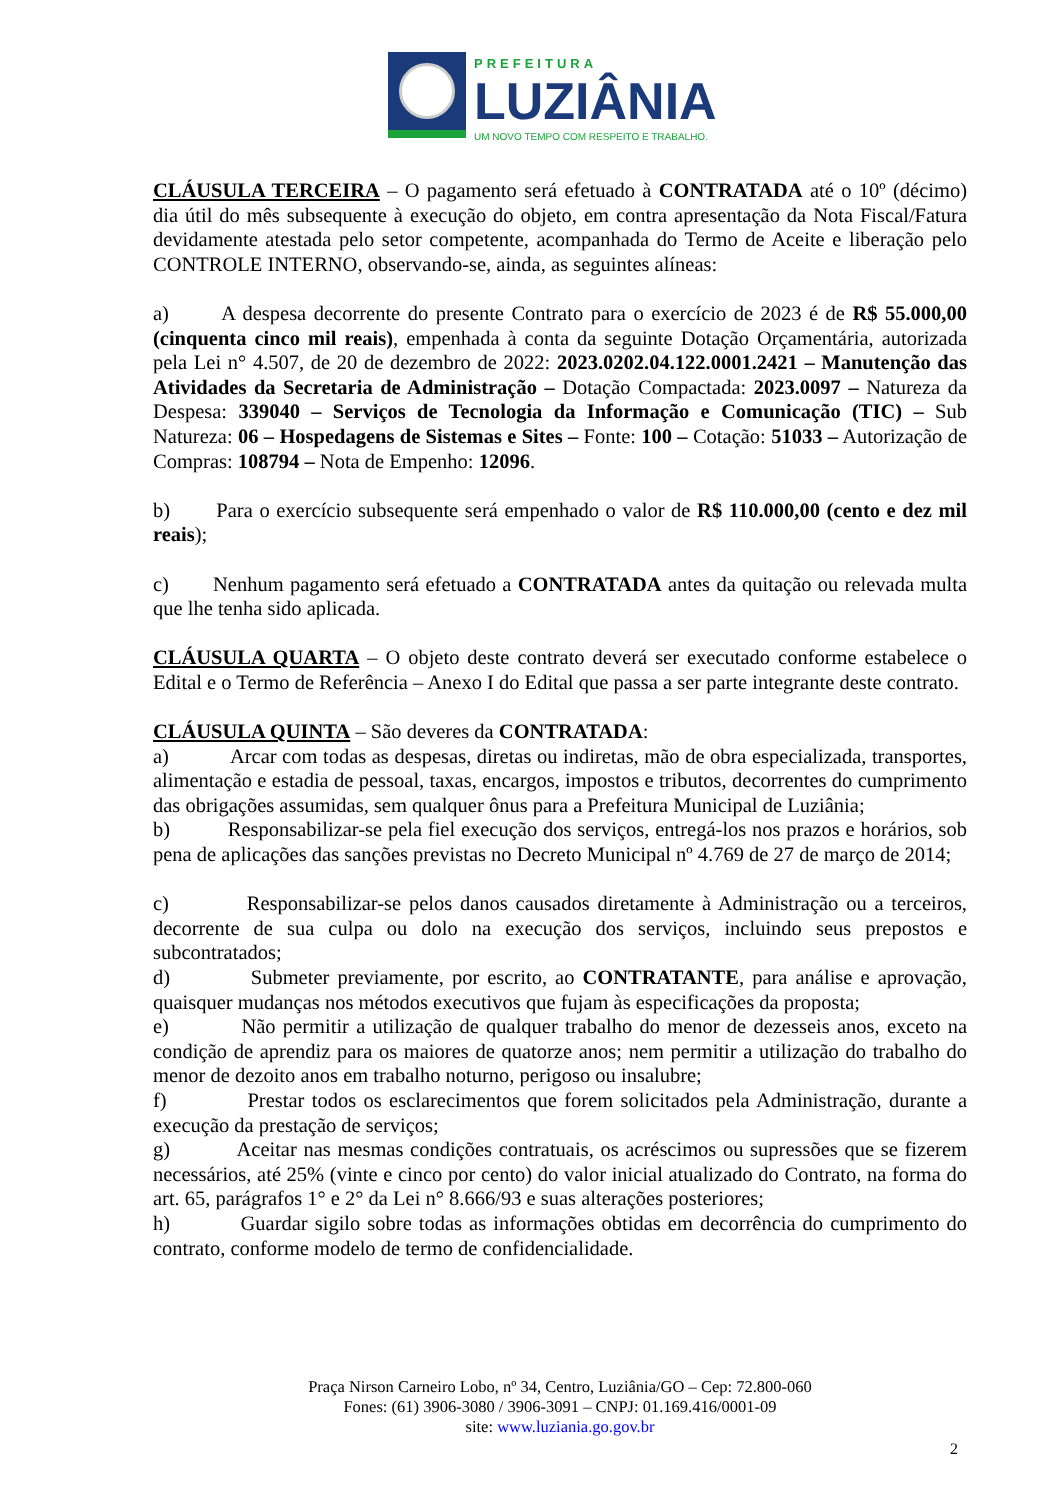PREFEITURA
LUZIÂNIA
UM NOVO TEMPO COM RESPEITO E TRABALHO.
CLÁUSULA TERCEIRA – O pagamento será efetuado à CONTRATADA até o 10º (décimo) dia útil do mês subsequente à execução do objeto, em contra apresentação da Nota Fiscal/Fatura devidamente atestada pelo setor competente, acompanhada do Termo de Aceite e liberação pelo CONTROLE INTERNO, observando-se, ainda, as seguintes alíneas:
a) A despesa decorrente do presente Contrato para o exercício de 2023 é de R$ 55.000,00 (cinquenta cinco mil reais), empenhada à conta da seguinte Dotação Orçamentária, autorizada pela Lei n° 4.507, de 20 de dezembro de 2022: 2023.0202.04.122.0001.2421 – Manutenção das Atividades da Secretaria de Administração – Dotação Compactada: 2023.0097 – Natureza da Despesa: 339040 – Serviços de Tecnologia da Informação e Comunicação (TIC) – Sub Natureza: 06 – Hospedagens de Sistemas e Sites – Fonte: 100 – Cotação: 51033 – Autorização de Compras: 108794 – Nota de Empenho: 12096.
b) Para o exercício subsequente será empenhado o valor de R$ 110.000,00 (cento e dez mil reais);
c) Nenhum pagamento será efetuado a CONTRATADA antes da quitação ou relevada multa que lhe tenha sido aplicada.
CLÁUSULA QUARTA – O objeto deste contrato deverá ser executado conforme estabelece o Edital e o Termo de Referência – Anexo I do Edital que passa a ser parte integrante deste contrato.
CLÁUSULA QUINTA – São deveres da CONTRATADA:
a) Arcar com todas as despesas, diretas ou indiretas, mão de obra especializada, transportes, alimentação e estadia de pessoal, taxas, encargos, impostos e tributos, decorrentes do cumprimento das obrigações assumidas, sem qualquer ônus para a Prefeitura Municipal de Luziânia;
b) Responsabilizar-se pela fiel execução dos serviços, entregá-los nos prazos e horários, sob pena de aplicações das sanções previstas no Decreto Municipal nº 4.769 de 27 de março de 2014;
c) Responsabilizar-se pelos danos causados diretamente à Administração ou a terceiros, decorrente de sua culpa ou dolo na execução dos serviços, incluindo seus prepostos e subcontratados;
d) Submeter previamente, por escrito, ao CONTRATANTE, para análise e aprovação, quaisquer mudanças nos métodos executivos que fujam às especificações da proposta;
e) Não permitir a utilização de qualquer trabalho do menor de dezesseis anos, exceto na condição de aprendiz para os maiores de quatorze anos; nem permitir a utilização do trabalho do menor de dezoito anos em trabalho noturno, perigoso ou insalubre;
f) Prestar todos os esclarecimentos que forem solicitados pela Administração, durante a execução da prestação de serviços;
g) Aceitar nas mesmas condições contratuais, os acréscimos ou supressões que se fizerem necessários, até 25% (vinte e cinco por cento) do valor inicial atualizado do Contrato, na forma do art. 65, parágrafos 1° e 2° da Lei n° 8.666/93 e suas alterações posteriores;
h) Guardar sigilo sobre todas as informações obtidas em decorrência do cumprimento do contrato, conforme modelo de termo de confidencialidade.
Praça Nirson Carneiro Lobo, nº 34, Centro, Luziânia/GO – Cep: 72.800-060
Fones: (61) 3906-3080 / 3906-3091 – CNPJ: 01.169.416/0001-09
site: www.luziania.go.gov.br
2